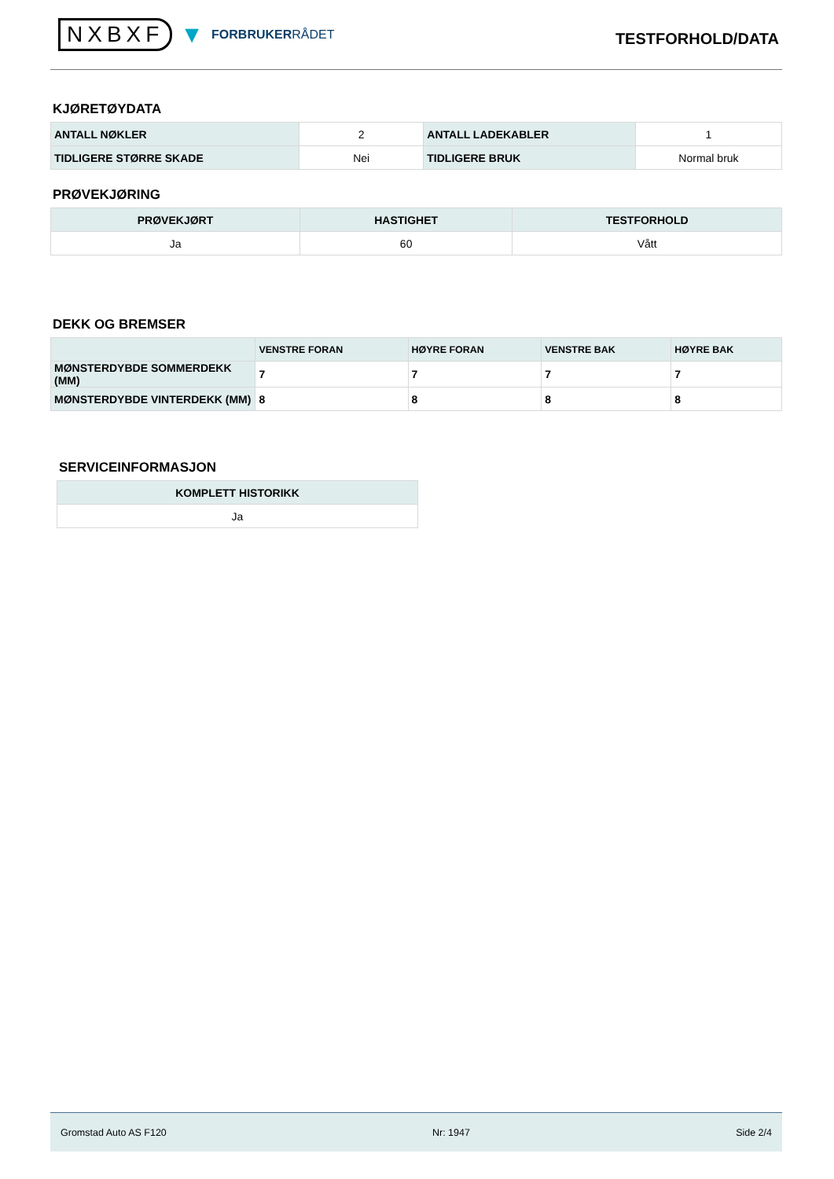NXBXF ▼ FORBRUKERRÅDET
TESTFORHOLD/DATA
KJØRETØYDATA
| ANTALL NØKLER | 2 | ANTALL LADEKABLER | 1 |
| TIDLIGERE STØRRE SKADE | Nei | TIDLIGERE BRUK | Normal bruk |
PRØVEKJØRING
| PRØVEKJØRT | HASTIGHET | TESTFORHOLD |
| --- | --- | --- |
| Ja | 60 | Vått |
DEKK OG BREMSER
| | VENSTRE FORAN | HØYRE FORAN | VENSTRE BAK | HØYRE BAK |
| --- | --- | --- | --- | --- |
| MØNSTERDYBDE SOMMERDEKK (MM) | 7 | 7 | 7 | 7 |
| MØNSTERDYBDE VINTERDEKK (MM) | 8 | 8 | 8 | 8 |
SERVICEINFORMASJON
| KOMPLETT HISTORIKK |
| --- |
| Ja |
Gromstad Auto AS F120 Nr: 1947 Side 2/4